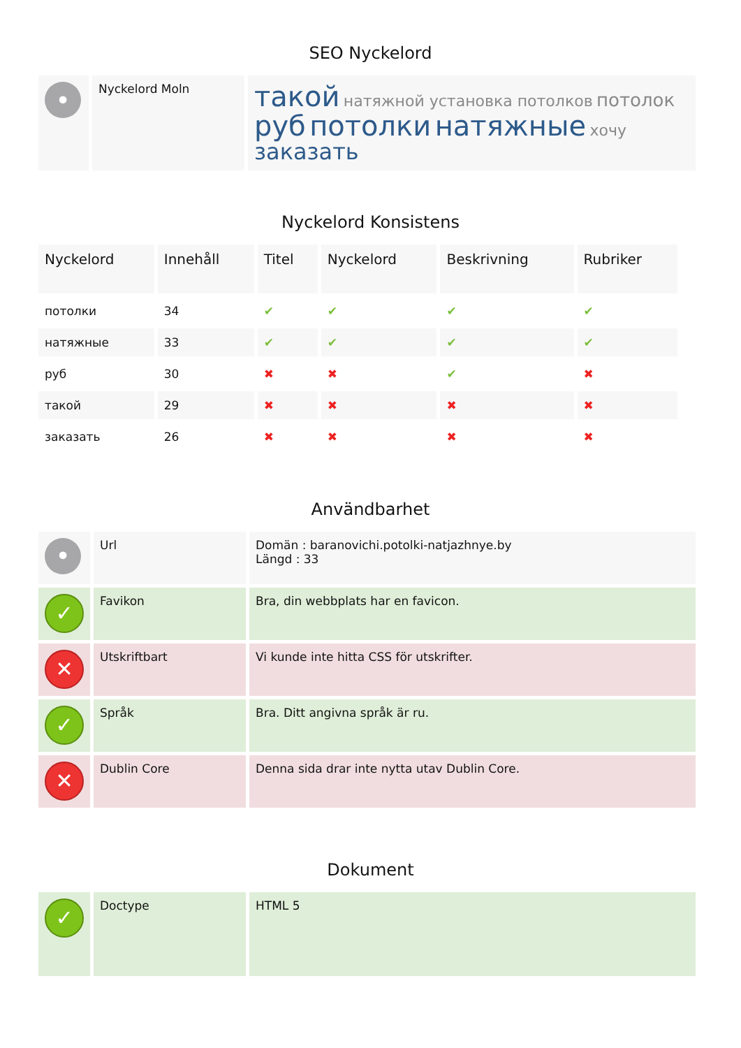SEO Nyckelord
| • | Nyckelord Moln | такой натяжной установка потолков потолок руб потолки натяжные хочу заказать |
Nyckelord Konsistens
| Nyckelord | Innehåll | Titel | Nyckelord | Beskrivning | Rubriker |
| --- | --- | --- | --- | --- | --- |
| потолки | 34 | ✔ | ✔ | ✔ | ✔ |
| натяжные | 33 | ✔ | ✔ | ✔ | ✔ |
| руб | 30 | ✖ | ✖ | ✔ | ✖ |
| такой | 29 | ✖ | ✖ | ✖ | ✖ |
| заказать | 26 | ✖ | ✖ | ✖ | ✖ |
Användbarhet
| • | Url | Domän : baranovichi.potolki-natjazhnye.by Längd : 33 |
| ✓ | Favikon | Bra, din webbplats har en favicon. |
| ✕ | Utskriftbart | Vi kunde inte hitta CSS för utskrifter. |
| ✓ | Språk | Bra. Ditt angivna språk är ru. |
| ✕ | Dublin Core | Denna sida drar inte nytta utav Dublin Core. |
Dokument
| ✓ | Doctype | HTML 5 |